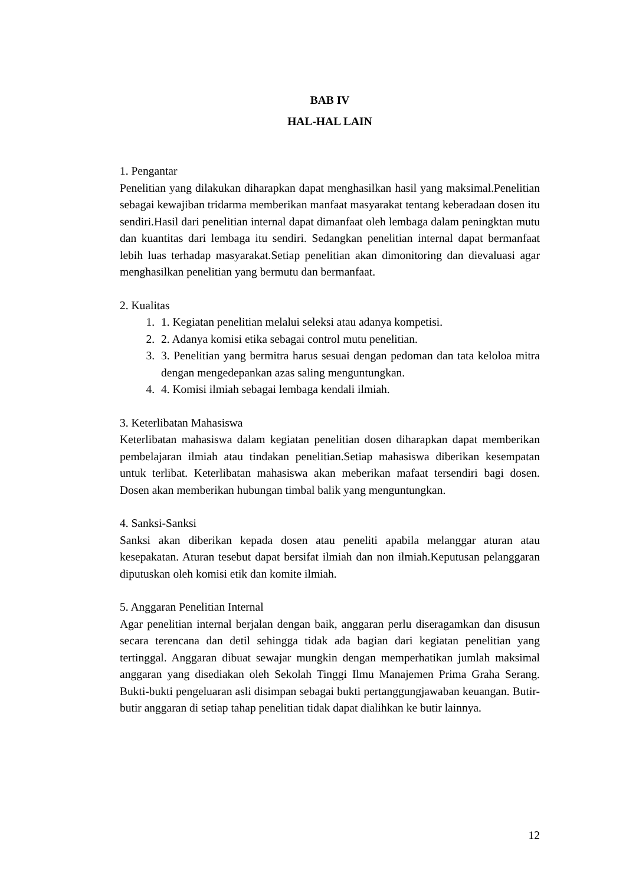BAB IV
HAL-HAL LAIN
1. Pengantar
Penelitian yang dilakukan diharapkan dapat menghasilkan hasil yang maksimal.Penelitian sebagai kewajiban tridarma memberikan manfaat masyarakat tentang keberadaan dosen itu sendiri.Hasil dari penelitian internal dapat dimanfaat oleh lembaga dalam peningktan mutu dan kuantitas dari lembaga itu sendiri. Sedangkan penelitian internal dapat bermanfaat lebih luas terhadap masyarakat.Setiap penelitian akan dimonitoring dan dievaluasi agar menghasilkan penelitian yang bermutu dan bermanfaat.
2. Kualitas
1. 1. Kegiatan penelitian melalui seleksi atau adanya kompetisi.
2. 2. Adanya komisi etika sebagai control mutu penelitian.
3. 3. Penelitian yang bermitra harus sesuai dengan pedoman dan tata keloloa mitra dengan mengedepankan azas saling menguntungkan.
4. 4. Komisi ilmiah sebagai lembaga kendali ilmiah.
3. Keterlibatan Mahasiswa
Keterlibatan mahasiswa dalam kegiatan penelitian dosen diharapkan dapat memberikan pembelajaran ilmiah atau tindakan penelitian.Setiap mahasiswa diberikan kesempatan untuk terlibat. Keterlibatan mahasiswa akan meberikan mafaat tersendiri bagi dosen. Dosen akan memberikan hubungan timbal balik yang menguntungkan.
4. Sanksi-Sanksi
Sanksi akan diberikan kepada dosen atau peneliti apabila melanggar aturan atau kesepakatan. Aturan tesebut dapat bersifat ilmiah dan non ilmiah.Keputusan pelanggaran diputuskan oleh komisi etik dan komite ilmiah.
5. Anggaran Penelitian Internal
Agar penelitian internal berjalan dengan baik, anggaran perlu diseragamkan dan disusun secara terencana dan detil sehingga tidak ada bagian dari kegiatan penelitian yang tertinggal. Anggaran dibuat sewajar mungkin dengan memperhatikan jumlah maksimal anggaran yang disediakan oleh Sekolah Tinggi Ilmu Manajemen Prima Graha Serang. Bukti-bukti pengeluaran asli disimpan sebagai bukti pertanggungjawaban keuangan. Butir-butir anggaran di setiap tahap penelitian tidak dapat dialihkan ke butir lainnya.
12